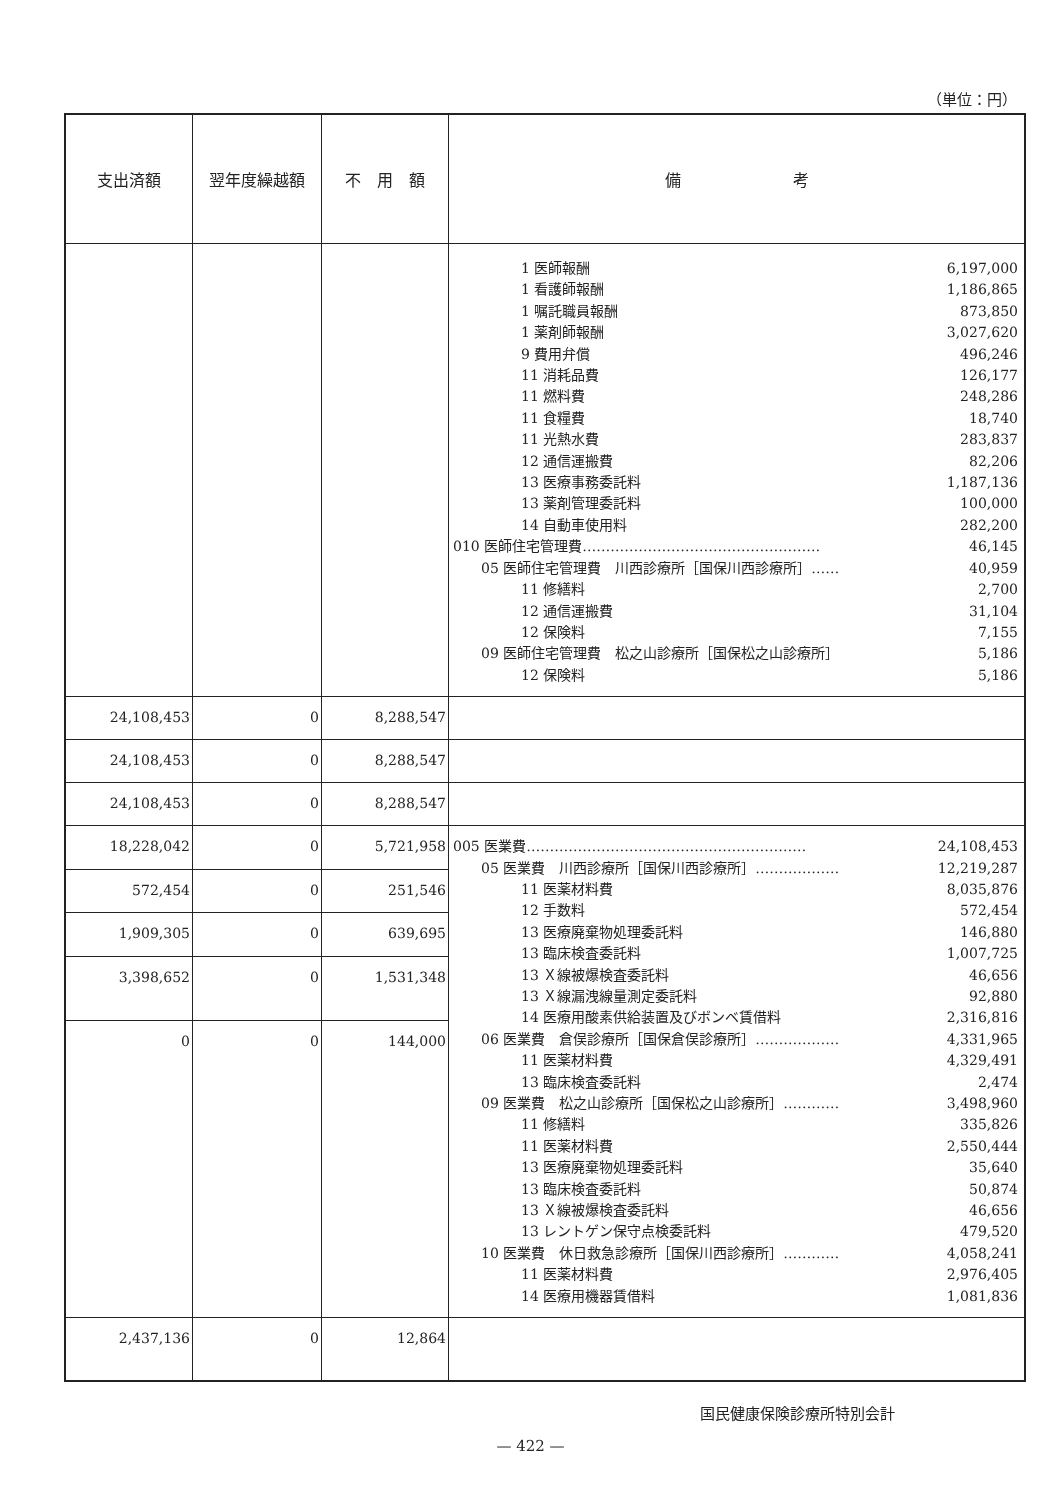（単位：円）
| 支出済額 | 翌年度繰越額 | 不 用 額 | 備 考 |
| --- | --- | --- | --- |
| | | | 1 医師報酬 6,197,000 1 看護師報酬 1,186,865 1 嘱託職員報酬 873,850 1 薬剤師報酬 3,027,620 9 費用弁償 496,246 11 消耗品費 126,177 11 燃料費 248,286 11 食糧費 18,740 11 光熱水費 283,837 12 通信運搬費 82,206 13 医療事務委託料 1,187,136 13 薬剤管理委託料 100,000 14 自動車使用料 282,200 010 医師住宅管理費…………………………………………… 46,145 05 医師住宅管理費 川西診療所［国保川西診療所］…… 40,959 11 修繕料 2,700 12 通信運搬費 31,104 12 保険料 7,155 09 医師住宅管理費 松之山診療所［国保松之山診療所］ 5,186 12 保険料 5,186 |
| 24,108,453 | 0 | 8,288,547 | |
| 24,108,453 | 0 | 8,288,547 | |
| 24,108,453 | 0 | 8,288,547 | |
| 18,228,042 | 0 | 5,721,958 | 005 医業費…………………………………………………… 24,108,453 05 医業費 川西診療所［国保川西診療所］……………… 12,219,287 11 医薬材料費 8,035,876 12 手数料 572,454 13 医療廃棄物処理委託料 146,880 13 臨床検査委託料 1,007,725 13 Ｘ線被爆検査委託料 46,656 13 Ｘ線漏洩線量測定委託料 92,880 14 医療用酸素供給装置及びボンベ賃借料 2,316,816 06 医業費 倉俣診療所［国保倉俣診療所］……………… 4,331,965 11 医薬材料費 4,329,491 13 臨床検査委託料 2,474 09 医業費 松之山診療所［国保松之山診療所］………… 3,498,960 11 修繕料 335,826 11 医薬材料費 2,550,444 13 医療廃棄物処理委託料 35,640 13 臨床検査委託料 50,874 13 Ｘ線被爆検査委託料 46,656 13 レントゲン保守点検委託料 479,520 10 医業費 休日救急診療所［国保川西診療所］………… 4,058,241 11 医薬材料費 2,976,405 14 医療用機器賃借料 1,081,836 |
| 572,454 | 0 | 251,546 | |
| 1,909,305 | 0 | 639,695 | |
| 3,398,652 | 0 | 1,531,348 | |
| 0 | 0 | 144,000 | |
| 2,437,136 | 0 | 12,864 | |
国民健康保険診療所特別会計
— 422 —